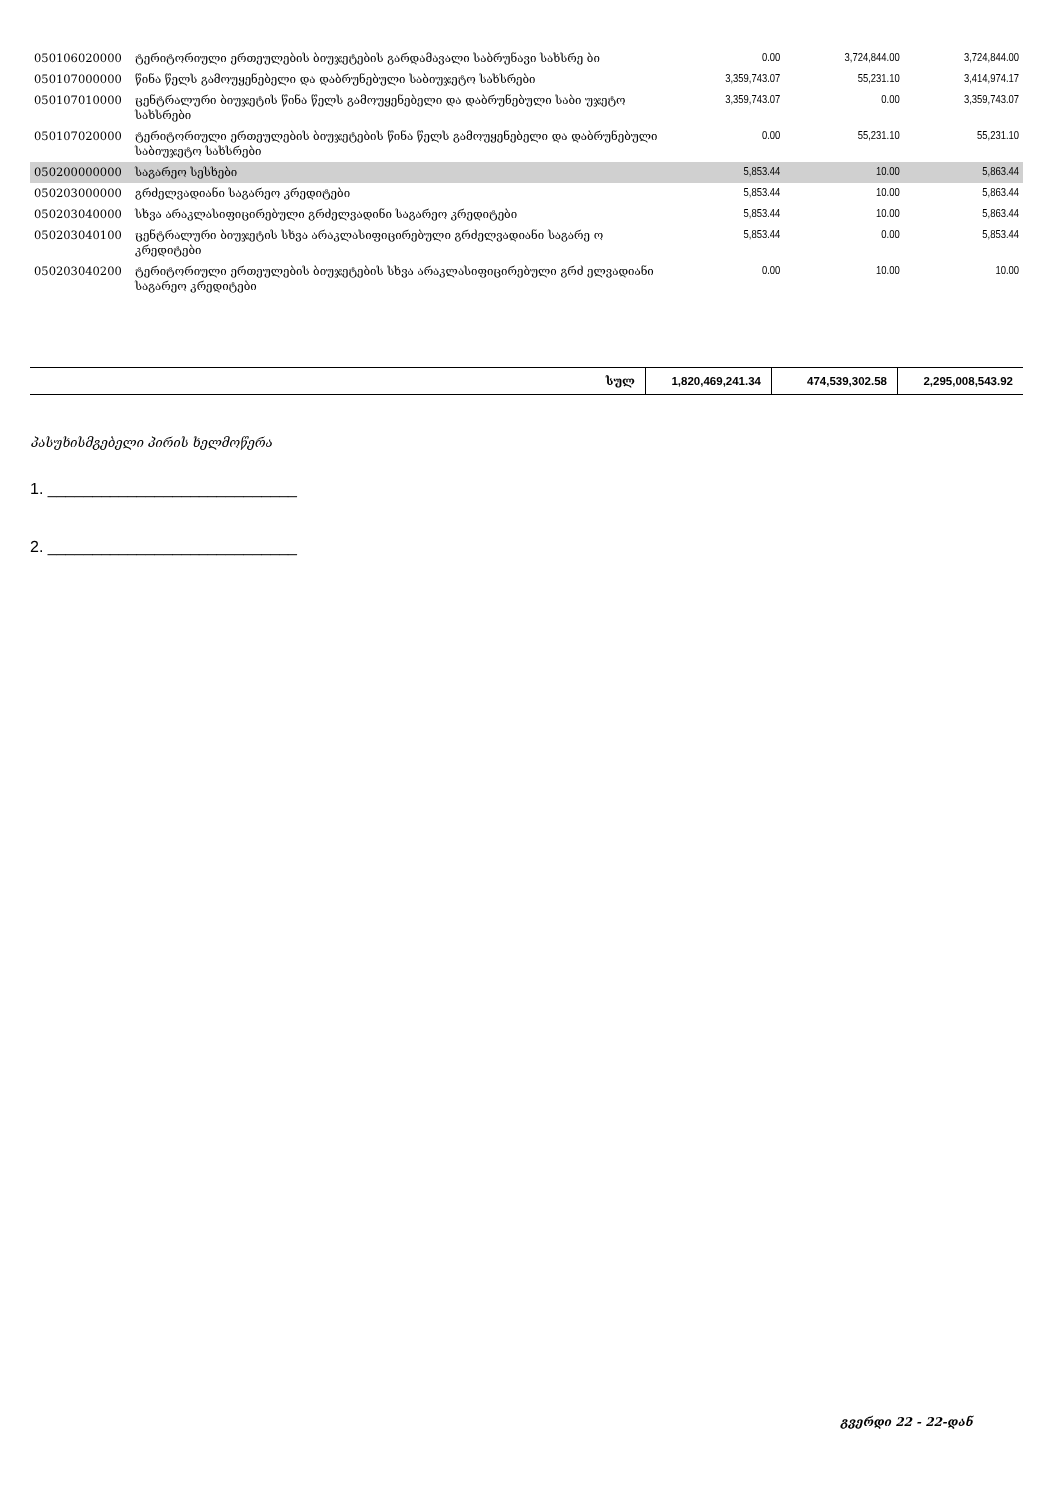| 050106020000 | ტერიტორიული ერთეულების ბიუჯეტების გარდამავალი საბრუნავი სახსრე ბი | 0.00 | 3,724,844.00 | 3,724,844.00 |
| 050107000000 | წინა წელს გამოუყენებელი და დაბრუნებული საბიუჯეტო სახსრები | 3,359,743.07 | 55,231.10 | 3,414,974.17 |
| 050107010000 | ცენტრალური ბიუჯეტის წინა წელს გამოუყენებელი და დაბრუნებული საბი უჯეტო სახსრები | 3,359,743.07 | 0.00 | 3,359,743.07 |
| 050107020000 | ტერიტორიული ერთეულების ბიუჯეტების წინა წელს გამოუყენებელი და დაბრუნებული საბიუჯეტო სახსრები | 0.00 | 55,231.10 | 55,231.10 |
| 050200000000 | საგარეო სესხები | 5,853.44 | 10.00 | 5,863.44 |
| 050203000000 | გრძელვადიანი საგარეო კრედიტები | 5,853.44 | 10.00 | 5,863.44 |
| 050203040000 | სხვა არაკლასიფიცირებული გრძელვადინი საგარეო კრედიტები | 5,853.44 | 10.00 | 5,863.44 |
| 050203040100 | ცენტრალური ბიუჯეტის სხვა არაკლასიფიცირებული გრძელვადიანი საგარე ო კრედიტები | 5,853.44 | 0.00 | 5,853.44 |
| 050203040200 | ტერიტორიული ერთეულების ბიუჯეტების სხვა არაკლასიფიცირებული გრძ ელვადიანი საგარეო კრედიტები | 0.00 | 10.00 | 10.00 |
| სულ | 1,820,469,241.34 | 474,539,302.58 | 2,295,008,543.92 |
პასუხისმგებელი პირის ხელმოწერა
1. ____________________________
2. ____________________________
გვერდი 22 - 22-დან